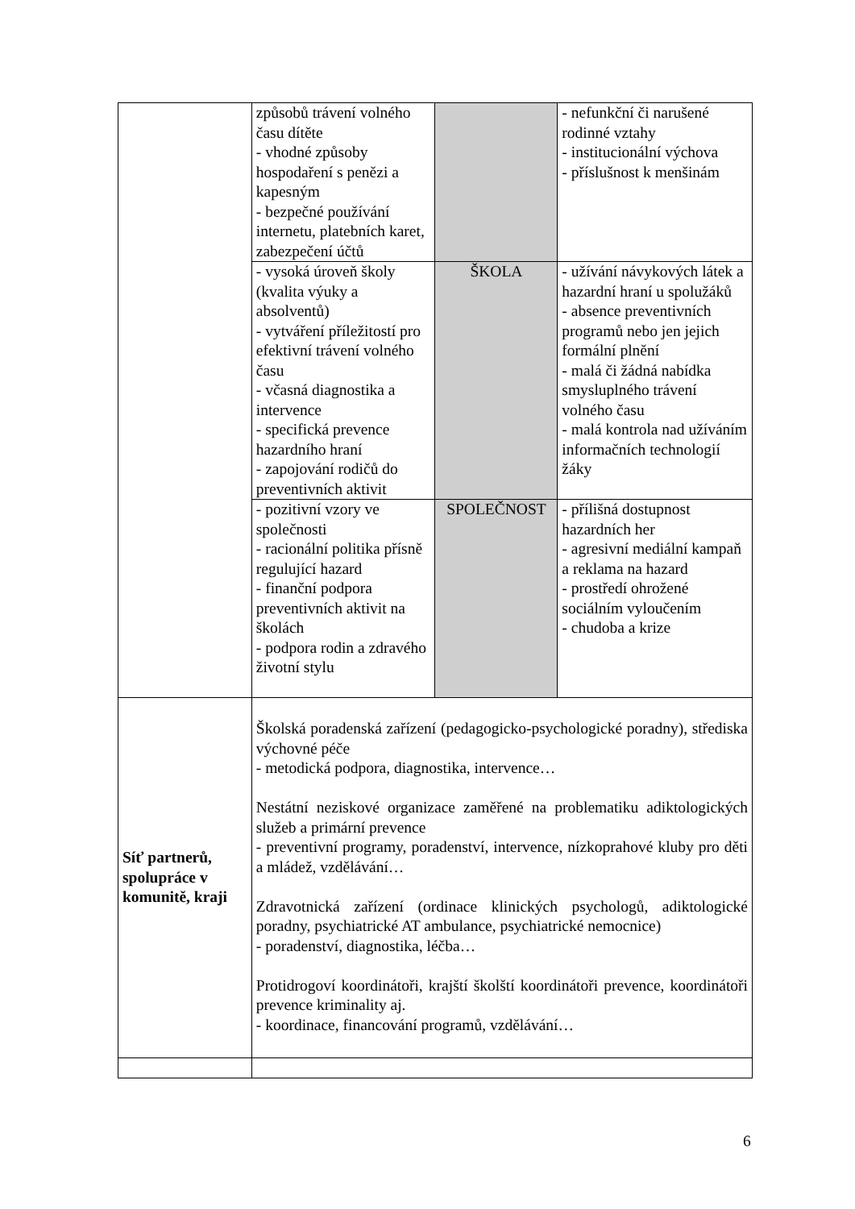| | způsobů trávení volného času dítěte - vhodné způsoby hospodaření s penězi a kapesným - bezpečné používání internetu, platebních karet, zabezpečení účtů | | - nefunkční či narušené rodinné vztahy - institucionální výchova - příslušnost k menšinám |
| | - vysoká úroveň školy (kvalita výuky a absolventů) - vytváření příležitostí pro efektivní trávení volného času - včasná diagnostika a intervence - specifická prevence hazardního hraní - zapojování rodičů do preventivních aktivit | ŠKOLA | - užívání návykových látek a hazardní hraní u spolužáků - absence preventivních programů nebo jen jejich formální plnění - malá či žádná nabídka smysluplného trávení volného času - malá kontrola nad užíváním informačních technologií žáky |
| | - pozitivní vzory ve společnosti - racionální politika přísně regulující hazard - finanční podpora preventivních aktivit na školách - podpora rodin a zdravého životní stylu | SPOLEČNOST | - přílišná dostupnost hazardních her - agresivní mediální kampaň a reklama na hazard - prostředí ohrožené sociálním vyloučením - chudoba a krize |
| Síť partnerů, spolupráce v komunitě, kraji | Školská poradenská zařízení (pedagogicko-psychologické poradny), střediska výchovné péče - metodická podpora, diagnostika, intervence… Nestátní neziskové organizace zaměřené na problematiku adiktologických služeb a primární prevence - preventivní programy, poradenství, intervence, nízkoprahové kluby pro děti a mládež, vzdělávání… Zdravotnická zařízení (ordinace klinických psychologů, adiktologické poradny, psychiatrické AT ambulance, psychiatrické nemocnice) - poradenství, diagnostika, léčba… Protidrogoví koordinátoři, krajští školští koordinátoři prevence, koordinátoři prevence kriminality aj. - koordinace, financování programů, vzdělávání… | | |
6